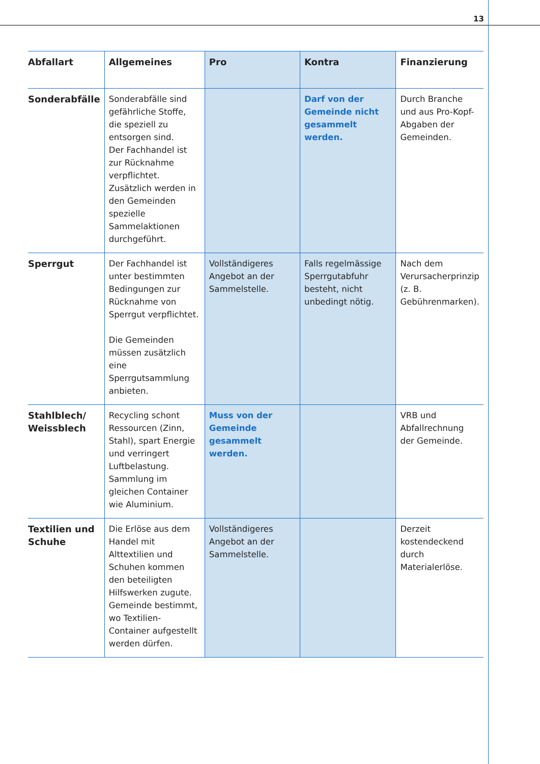13
| Abfallart | Allgemeines | Pro | Kontra | Finanzierung |
| --- | --- | --- | --- | --- |
| Sonderabfälle | Sonderabfälle sind gefährliche Stoffe, die speziell zu entsorgen sind. Der Fachhandel ist zur Rücknahme verpflichtet. Zusätzlich werden in den Gemeinden spezielle Sammelaktionen durchgeführt. | | Darf von der Gemeinde nicht gesammelt werden. | Durch Branche und aus Pro-Kopf-Abgaben der Gemeinden. |
| Sperrgut | Der Fachhandel ist unter bestimmten Bedingungen zur Rücknahme von Sperrgut verpflichtet. Die Gemeinden müssen zusätzlich eine Sperrgutsammlung anbieten. | Vollständigeres Angebot an der Sammelstelle. | Falls regelmässige Sperrgutabfuhr besteht, nicht unbedingt nötig. | Nach dem Verursacherprinzip (z. B. Gebührenmarken). |
| Stahlblech/ Weissblech | Recycling schont Ressourcen (Zinn, Stahl), spart Energie und verringert Luftbelastung. Sammlung im gleichen Container wie Aluminium. | Muss von der Gemeinde gesammelt werden. | | VRB und Abfallrechnung der Gemeinde. |
| Textilien und Schuhe | Die Erlöse aus dem Handel mit Alttextilien und Schuhen kommen den beteiligten Hilfswerken zugute. Gemeinde bestimmt, wo Textilien-Container aufgestellt werden dürfen. | Vollständigeres Angebot an der Sammelstelle. | | Derzeit kostendeckend durch Materialerlöse. |